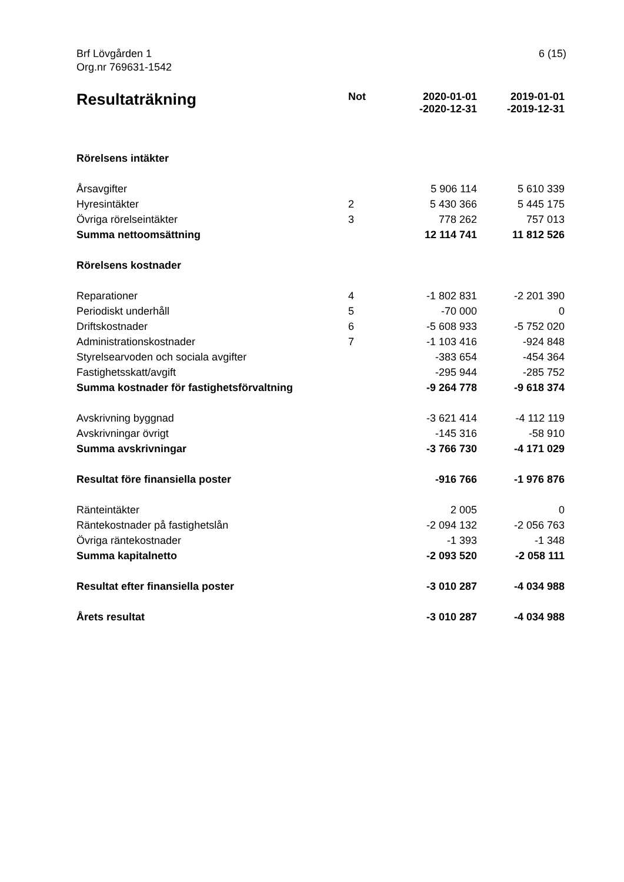Brf Lövgården 1
Org.nr 769631-1542
6 (15)
| Resultaträkning | Not | 2020-01-01 -2020-12-31 | 2019-01-01 -2019-12-31 |
| --- | --- | --- | --- |
| Rörelsens intäkter | | | |
| Årsavgifter | | 5 906 114 | 5 610 339 |
| Hyresintäkter | 2 | 5 430 366 | 5 445 175 |
| Övriga rörelseintäkter | 3 | 778 262 | 757 013 |
| Summa nettoomsättning | | 12 114 741 | 11 812 526 |
| Rörelsens kostnader | | | |
| Reparationer | 4 | -1 802 831 | -2 201 390 |
| Periodiskt underhåll | 5 | -70 000 | 0 |
| Driftskostnader | 6 | -5 608 933 | -5 752 020 |
| Administrationskostnader | 7 | -1 103 416 | -924 848 |
| Styrelsearvoden och sociala avgifter | | -383 654 | -454 364 |
| Fastighetsskatt/avgift | | -295 944 | -285 752 |
| Summa kostnader för fastighetsförvaltning | | -9 264 778 | -9 618 374 |
| Avskrivning byggnad | | -3 621 414 | -4 112 119 |
| Avskrivningar övrigt | | -145 316 | -58 910 |
| Summa avskrivningar | | -3 766 730 | -4 171 029 |
| Resultat före finansiella poster | | -916 766 | -1 976 876 |
| Ränteintäkter | | 2 005 | 0 |
| Räntekostnader på fastighetslån | | -2 094 132 | -2 056 763 |
| Övriga räntekostnader | | -1 393 | -1 348 |
| Summa kapitalnetto | | -2 093 520 | -2 058 111 |
| Resultat efter finansiella poster | | -3 010 287 | -4 034 988 |
| Årets resultat | | -3 010 287 | -4 034 988 |